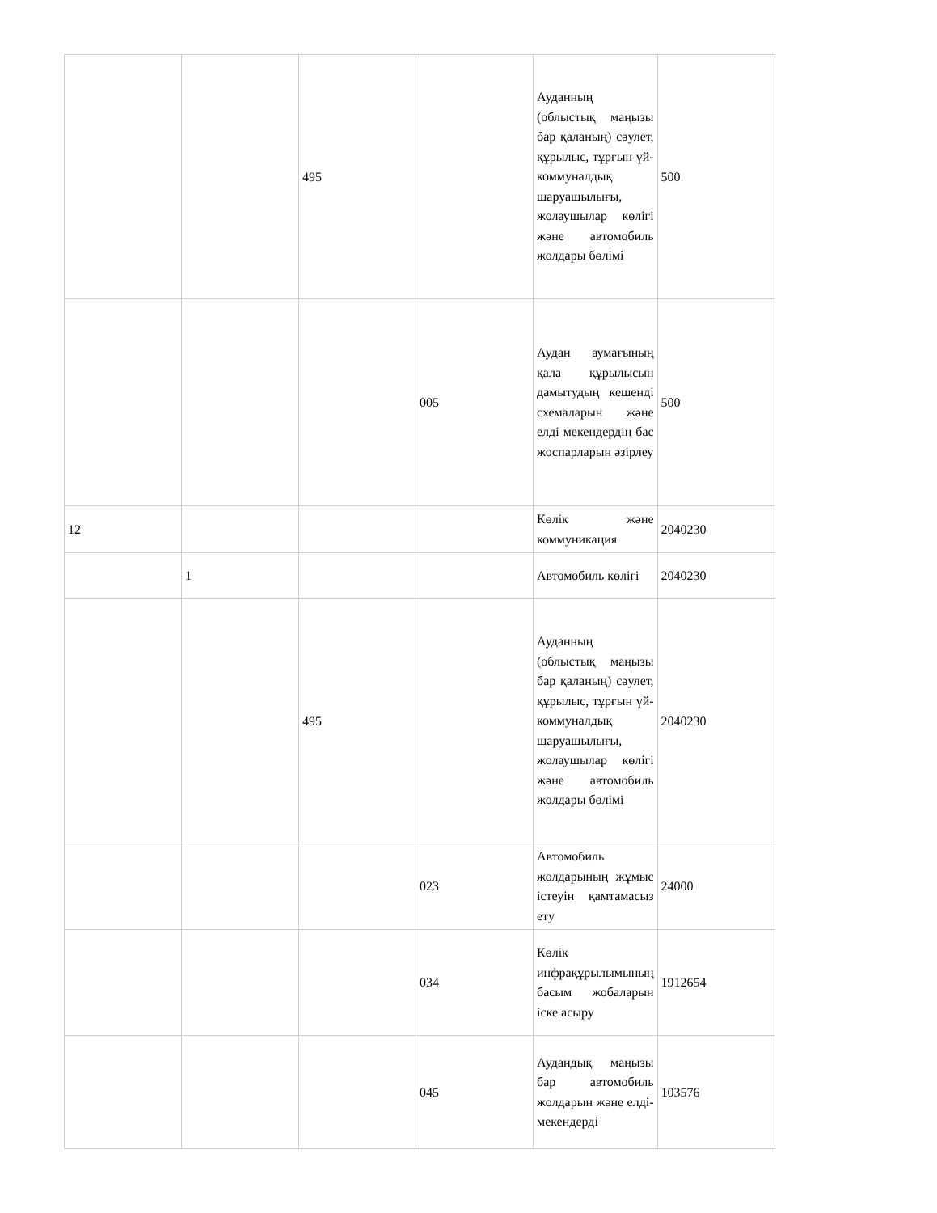| | | 495 | | Ауданның (облыстық маңызы бар қаланың) сәулет, құрылыс, тұрғын үй-коммуналдық шаруашылығы, жолаушылар көлігі және автомобиль жолдары бөлімі | 500 |
| | | | 005 | Аудан аумағының қала құрылысын дамытудың кешенді схемаларын және елді мекендердің бас жоспарларын әзірлеу | 500 |
| 12 | | | | Көлік және коммуникация | 2040230 |
| | 1 | | | Автомобиль көлігі | 2040230 |
| | | 495 | | Ауданның (облыстық маңызы бар қаланың) сәулет, құрылыс, тұрғын үй-коммуналдық шаруашылығы, жолаушылар көлігі және автомобиль жолдары бөлімі | 2040230 |
| | | | 023 | Автомобиль жолдарының жұмыс істеуін қамтамасыз ету | 24000 |
| | | | 034 | Көлік инфрақұрылымының басым жобаларын іске асыру | 1912654 |
| | | | 045 | Аудандық маңызы бар автомобиль жолдарын және елді-мекендерді | 103576 |